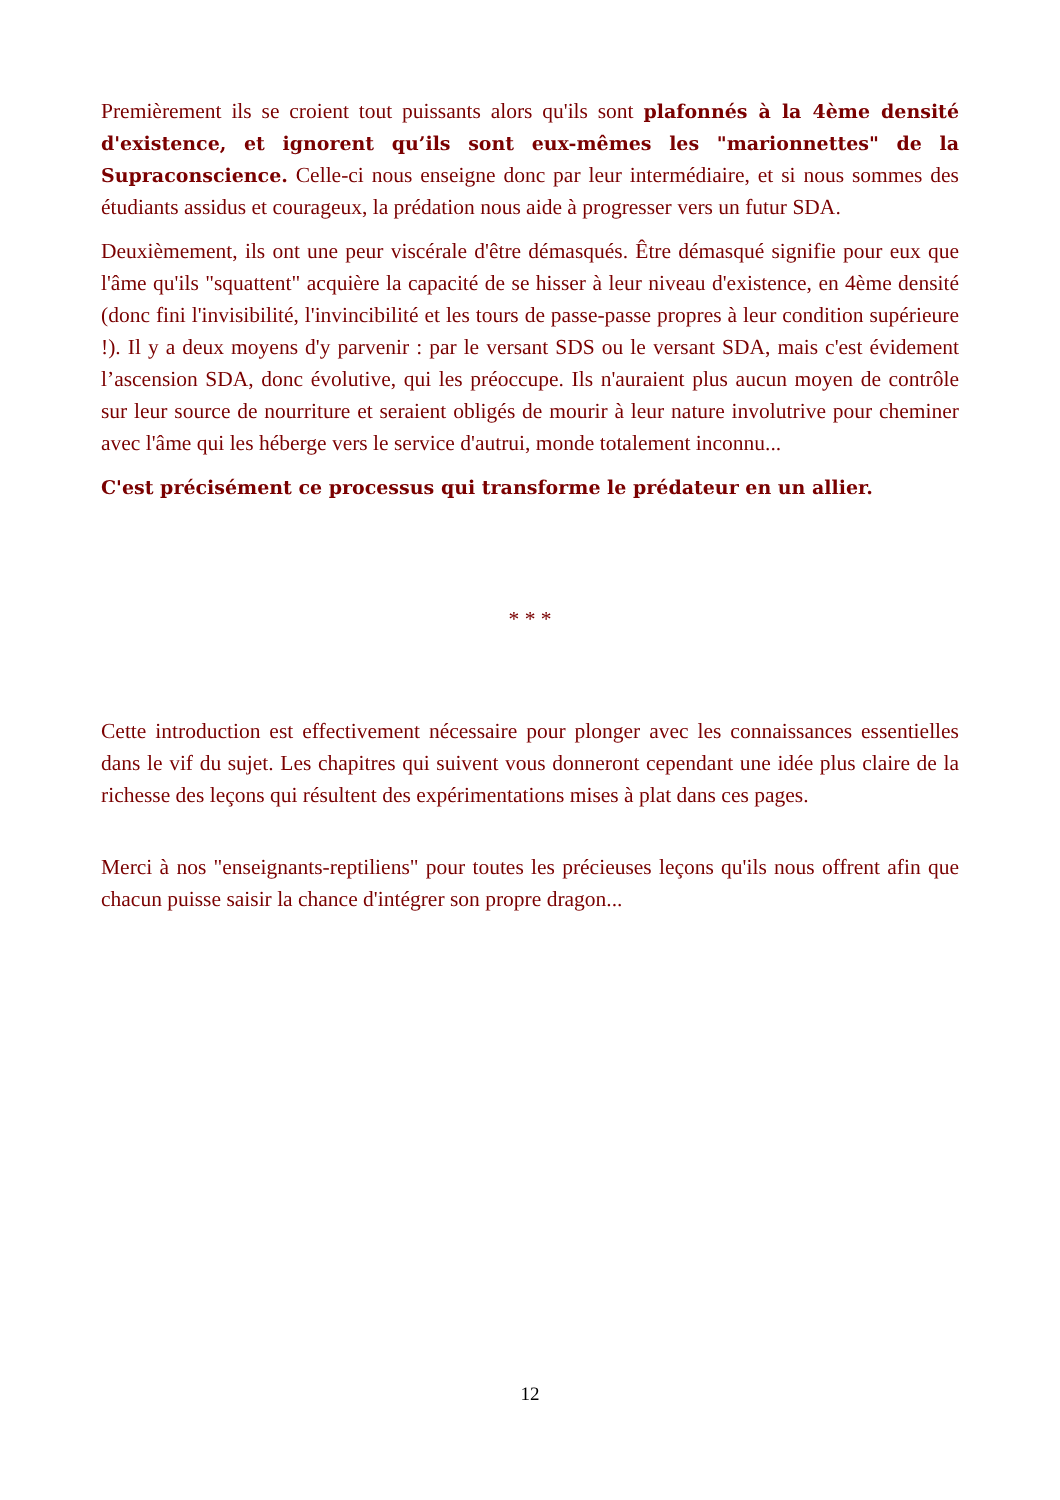Premièrement ils se croient tout puissants alors qu'ils sont plafonnés à la 4ème densité d'existence, et ignorent qu’ils sont eux-mêmes les "marionnettes" de la Supraconscience. Celle-ci nous enseigne donc par leur intermédiaire, et si nous sommes des étudiants assidus et courageux, la prédation nous aide à progresser vers un futur SDA.
Deuxièmement, ils ont une peur viscérale d'être démasqués. Être démasqué signifie pour eux que l'âme qu'ils "squattent" acquière la capacité de se hisser à leur niveau d'existence, en 4ème densité (donc fini l'invisibilité, l'invincibilité et les tours de passe-passe propres à leur condition supérieure !). Il y a deux moyens d'y parvenir : par le versant SDS ou le versant SDA, mais c'est évidement l’ascension SDA, donc évolutive, qui les préoccupe. Ils n'auraient plus aucun moyen de contrôle sur leur source de nourriture et seraient obligés de mourir à leur nature involutrive pour cheminer avec l'âme qui les héberge vers le service d'autrui, monde totalement inconnu...
C'est précisément ce processus qui transforme le prédateur en un allier.
* * *
Cette introduction est effectivement nécessaire pour plonger avec les connaissances essentielles dans le vif du sujet. Les chapitres qui suivent vous donneront cependant une idée plus claire de la richesse des leçons qui résultent des expérimentations mises à plat dans ces pages.
Merci à nos "enseignants-reptiliens" pour toutes les précieuses leçons qu'ils nous offrent afin que chacun puisse saisir la chance d'intégrer son propre dragon...
12